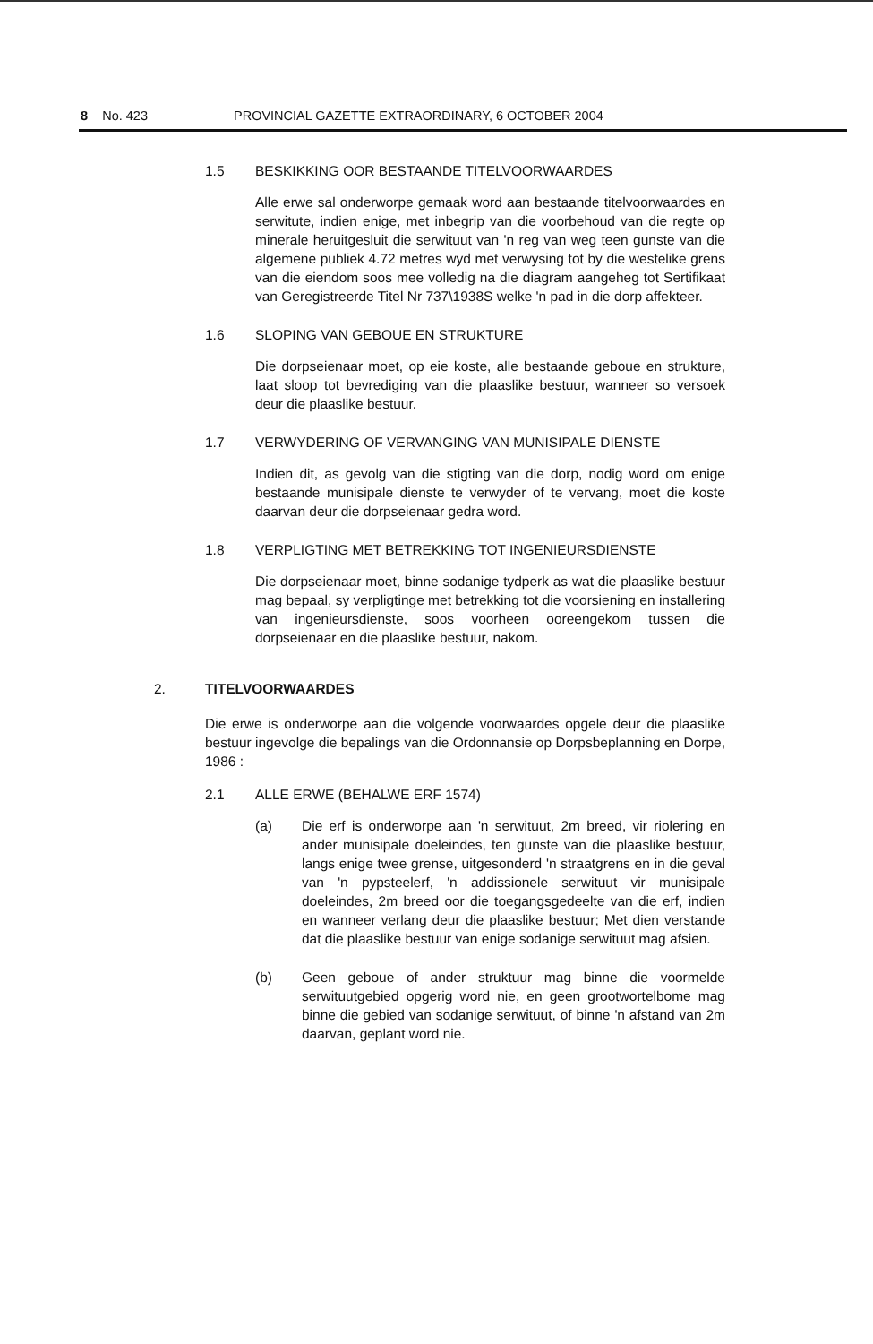8 No. 423 PROVINCIAL GAZETTE EXTRAORDINARY, 6 OCTOBER 2004
1.5 BESKIKKING OOR BESTAANDE TITELVOORWAARDES
Alle erwe sal onderworpe gemaak word aan bestaande titelvoorwaardes en serwitute, indien enige, met inbegrip van die voorbehoud van die regte op minerale heruitgesluit die serwituut van 'n reg van weg teen gunste van die algemene publiek 4.72 metres wyd met verwysing tot by die westelike grens van die eiendom soos mee volledig na die diagram aangeheg tot Sertifikaat van Geregistreerde Titel Nr 737\1938S welke 'n pad in die dorp affekteer.
1.6 SLOPING VAN GEBOUE EN STRUKTURE
Die dorpseienaar moet, op eie koste, alle bestaande geboue en strukture, laat sloop tot bevrediging van die plaaslike bestuur, wanneer so versoek deur die plaaslike bestuur.
1.7 VERWYDERING OF VERVANGING VAN MUNISIPALE DIENSTE
Indien dit, as gevolg van die stigting van die dorp, nodig word om enige bestaande munisipale dienste te verwyder of te vervang, moet die koste daarvan deur die dorpseienaar gedra word.
1.8 VERPLIGTING MET BETREKKING TOT INGENIEURSDIENSTE
Die dorpseienaar moet, binne sodanige tydperk as wat die plaaslike bestuur mag bepaal, sy verpligtinge met betrekking tot die voorsiening en installering van ingenieursdienste, soos voorheen ooreengekom tussen die dorpseienaar en die plaaslike bestuur, nakom.
2. TITELVOORWAARDES
Die erwe is onderworpe aan die volgende voorwaardes opgele deur die plaaslike bestuur ingevolge die bepalings van die Ordonnansie op Dorpsbeplanning en Dorpe, 1986 :
2.1 ALLE ERWE (BEHALWE ERF 1574)
(a) Die erf is onderworpe aan 'n serwituut, 2m breed, vir riolering en ander munisipale doeleindes, ten gunste van die plaaslike bestuur, langs enige twee grense, uitgesonderd 'n straatgrens en in die geval van 'n pypsteelerf, 'n addissionele serwituut vir munisipale doeleindes, 2m breed oor die toegangsgedeelte van die erf, indien en wanneer verlang deur die plaaslike bestuur; Met dien verstande dat die plaaslike bestuur van enige sodanige serwituut mag afsien.
(b) Geen geboue of ander struktuur mag binne die voormelde serwituutgebied opgerig word nie, en geen grootwortelbome mag binne die gebied van sodanige serwituut, of binne 'n afstand van 2m daarvan, geplant word nie.